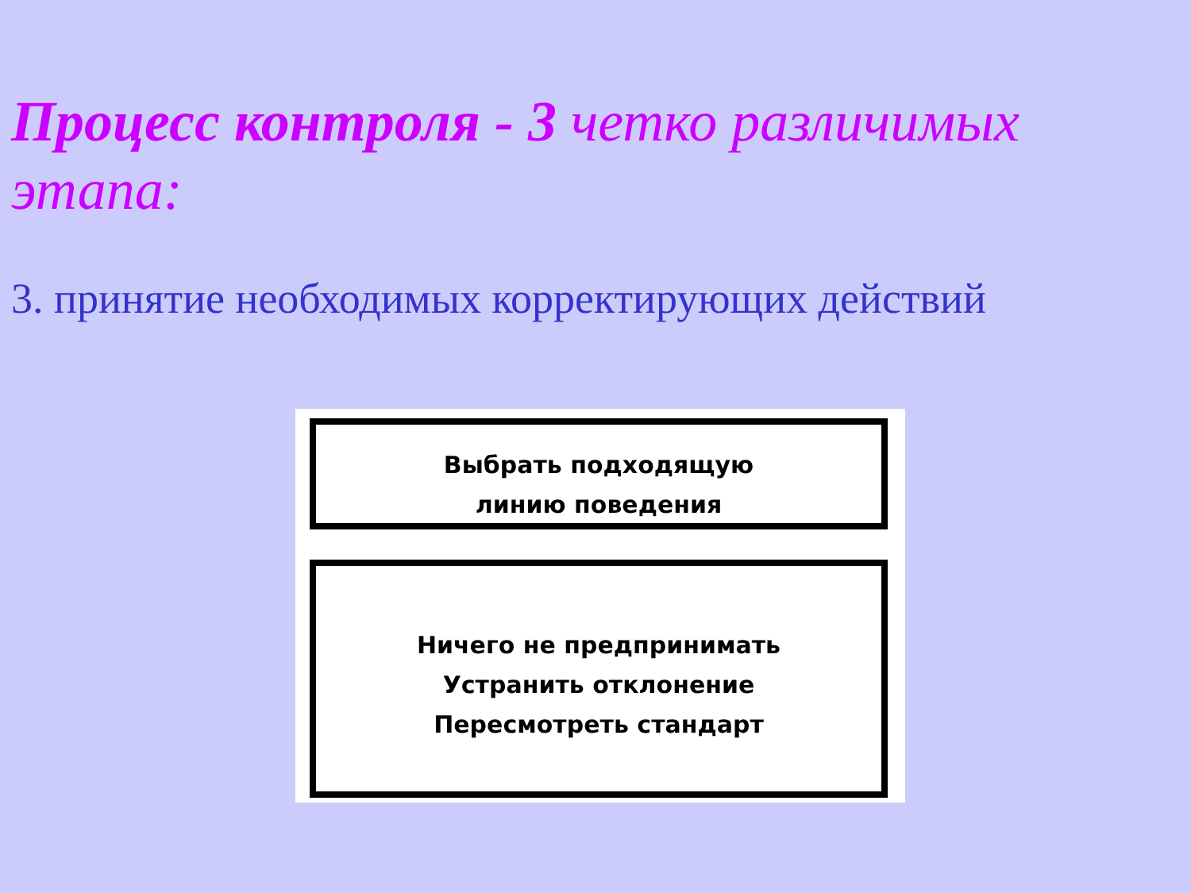Процесс контроля - 3 четко различимых этапа:
3. принятие необходимых корректирующих действий
Выбрать подходящую
линию поведения
Ничего не предпринимать
Устранить отклонение
Пересмотреть стандарт